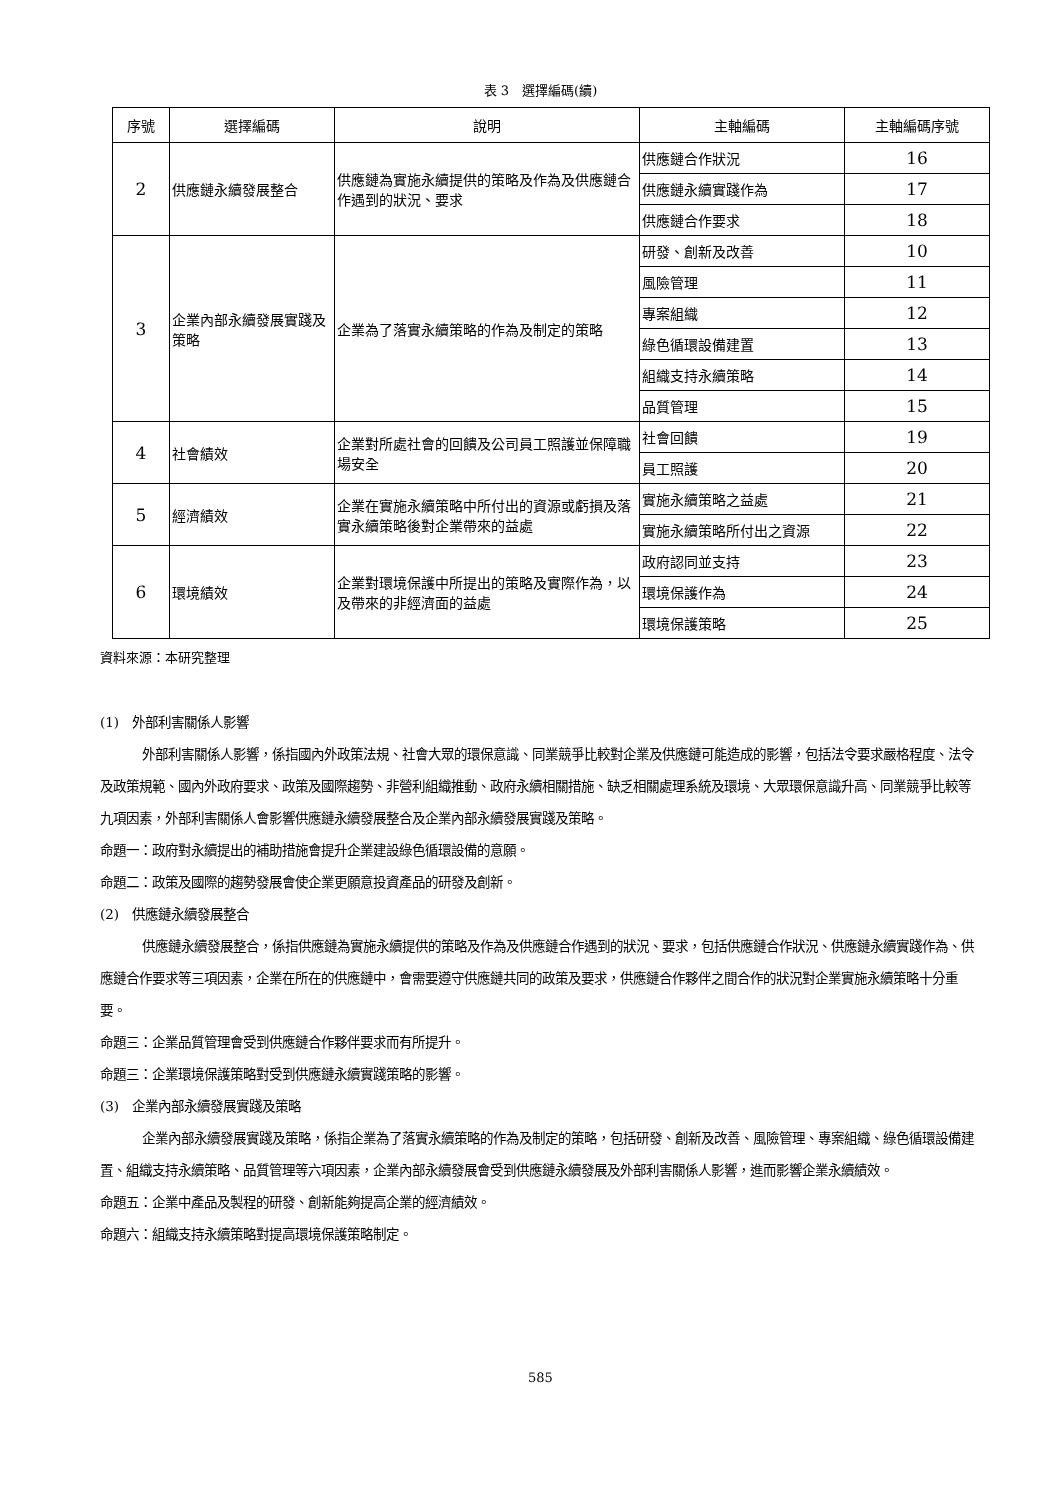表 3　選擇編碼(續)
| 序號 | 選擇編碼 | 說明 | 主軸編碼 | 主軸編碼序號 |
| --- | --- | --- | --- | --- |
| 2 | 供應鏈永續發展整合 | 供應鏈為實施永續提供的策略及作為及供應鏈合作遇到的狀況、要求 | 供應鏈合作狀況 | 16 |
| | | | 供應鏈永續實踐作為 | 17 |
| | | | 供應鏈合作要求 | 18 |
| 3 | 企業內部永續發展實踐及策略 | 企業為了落實永續策略的作為及制定的策略 | 研發、創新及改善 | 10 |
| | | | 風險管理 | 11 |
| | | | 專案組織 | 12 |
| | | | 綠色循環設備建置 | 13 |
| | | | 組織支持永續策略 | 14 |
| | | | 品質管理 | 15 |
| 4 | 社會績效 | 企業對所處社會的回饋及公司員工照護並保障職場安全 | 社會回饋 | 19 |
| | | | 員工照護 | 20 |
| 5 | 經濟績效 | 企業在實施永續策略中所付出的資源或虧損及落實永續策略後對企業帶來的益處 | 實施永續策略之益處 | 21 |
| | | | 實施永續策略所付出之資源 | 22 |
| 6 | 環境績效 | 企業對環境保護中所提出的策略及實際作為，以及帶來的非經濟面的益處 | 政府認同並支持 | 23 |
| | | | 環境保護作為 | 24 |
| | | | 環境保護策略 | 25 |
資料來源：本研究整理
(1)　外部利害關係人影響
外部利害關係人影響，係指國內外政策法規、社會大眾的環保意識、同業競爭比較對企業及供應鏈可能造成的影響，包括法令要求嚴格程度、法令及政策規範、國內外政府要求、政策及國際趨勢、非營利組織推動、政府永續相關措施、缺乏相關處理系統及環境、大眾環保意識升高、同業競爭比較等九項因素，外部利害關係人會影響供應鏈永續發展整合及企業內部永續發展實踐及策略。
命題一：政府對永續提出的補助措施會提升企業建設綠色循環設備的意願。
命題二：政策及國際的趨勢發展會使企業更願意投資產品的研發及創新。
(2)　供應鏈永續發展整合
供應鏈永續發展整合，係指供應鏈為實施永續提供的策略及作為及供應鏈合作遇到的狀況、要求，包括供應鏈合作狀況、供應鏈永續實踐作為、供應鏈合作要求等三項因素，企業在所在的供應鏈中，會需要遵守供應鏈共同的政策及要求，供應鏈合作夥伴之間合作的狀況對企業實施永續策略十分重要。
命題三：企業品質管理會受到供應鏈合作夥伴要求而有所提升。
命題三：企業環境保護策略對受到供應鏈永續實踐策略的影響。
(3)　企業內部永續發展實踐及策略
企業內部永續發展實踐及策略，係指企業為了落實永續策略的作為及制定的策略，包括研發、創新及改善、風險管理、專案組織、綠色循環設備建置、組織支持永續策略、品質管理等六項因素，企業內部永續發展會受到供應鏈永續發展及外部利害關係人影響，進而影響企業永續績效。
命題五：企業中產品及製程的研發、創新能夠提高企業的經濟績效。
命題六：組織支持永續策略對提高環境保護策略制定。
585